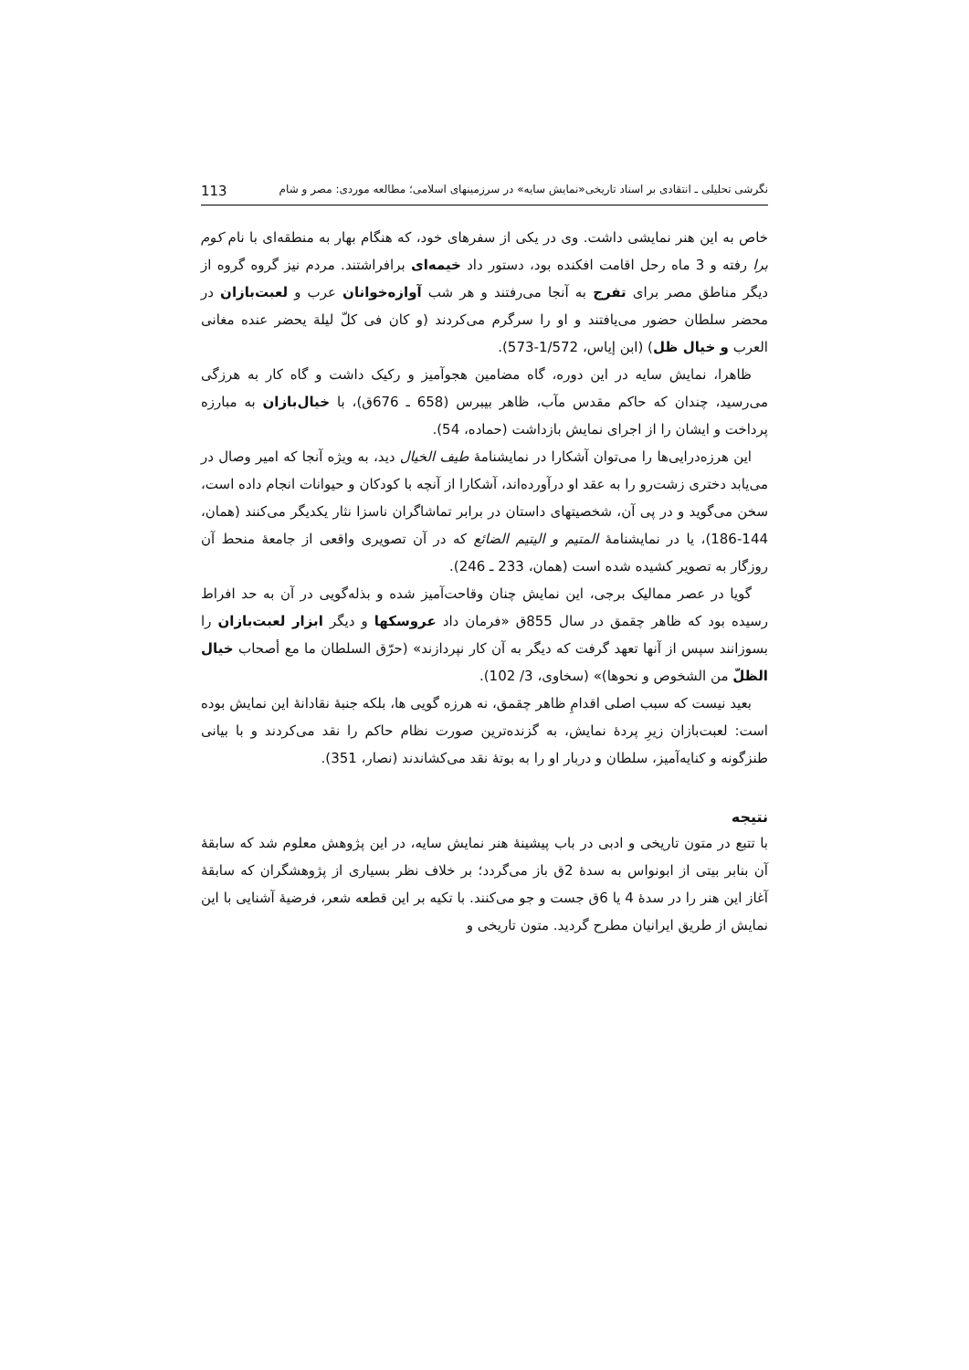نگرشی تحلیلی ـ انتقادی بر اسناد تاریخی«نمایش سایه» در سرزمینهای اسلامی؛ مطالعه موردی: مصر و شام 113
خاص به این هنر نمایشی داشت. وی در یکی از سفرهای خود، که هنگام بهار به منطقه‌ای با نام کوم برا رفته و 3 ماه رحل اقامت افکنده بود، دستور داد خیمه‌ای برافراشتند. مردم نیز گروه گروه از دیگر مناطق مصر برای تفرج به آنجا می‌رفتند و هر شب آوازه‌خوانان عرب و لعبت‌بازان در محضر سلطان حضور می‌یافتند و او را سرگرم می‌کردند (و کان فی کلّ لیلة یحضر عنده مغانی العرب و خیال ظل) (ابن إیاس، 1/572-573).
ظاهرا، نمایش سایه در این دوره، گاه مضامین هجوآمیز و رکیک داشت و گاه کار به هرزگی می‌رسید، چندان که حاکم مقدس مآب، ظاهر بیبرس (658 ـ 676ق)، با خیال‌بازان به مبارزه پرداخت و ایشان را از اجرای نمایش بازداشت (حماده، 54).
این هرزه‌درایی‌ها را می‌توان آشکارا در نمایشنامهٔ طیف الخیال دید، به ویژه آنجا که امیر وصال در می‌یابد دختری زشت‌رو را به عقد او درآورده‌اند، آشکارا از آنچه با کودکان و حیوانات انجام داده است، سخن می‌گوید و در پی آن، شخصیتهای داستان در برابر تماشاگران ناسزا نثار یکدیگر می‌کنند (همان، 144-186)، یا در نمایشنامهٔ المتیم و الیتیم الضائع که در آن تصویری واقعی از جامعهٔ منحط آن روزگار به تصویر کشیده شده است (همان، 233 ـ 246).
گویا در عصر ممالیک برجی، این نمایش چنان وقاحت‌آمیز شده و بذله‌گویی در آن به حد افراط رسیده بود که ظاهر چقمق در سال 855ق «فرمان داد عروسکها و دیگر ابزار لعبت‌بازان را بسوزانند سپس از آنها تعهد گرفت که دیگر به آن کار نپردازند» (حرّق السلطان ما مع أصحاب خیال الظلّ من الشخوص و نحوها)» (سخاوی، 3/ 102).
بعید نیست که سبب اصلی اقدامِ ظاهر چقمق، نه هرزه گویی ها، بلکه جنبهٔ نقادانهٔ این نمایش بوده است: لعبت‌بازان زیرِ پردهٔ نمایش، به گزنده‌ترین صورت نظام حاکم را نقد می‌کردند و با بیانی طنزگونه و کنایه‌آمیز، سلطان و دربار او را به بوتهٔ نقد می‌کشاندند (نصار، 351).
نتیجه
با تتبع در متون تاریخی و ادبی در باب پیشینهٔ هنر نمایش سایه، در این پژوهش معلوم شد که سابقهٔ آن بنابر بیتی از ابونواس به سدهٔ 2ق باز می‌گردد؛ بر خلاف نظر بسیاری از پژوهشگران که سابقهٔ آغاز این هنر را در سدهٔ 4 یا 6ق جست و جو می‌کنند. با تکیه بر این قطعه شعر، فرضیهٔ آشنایی با این نمایش از طریق ایرانیان مطرح گردید. متون تاریخی و